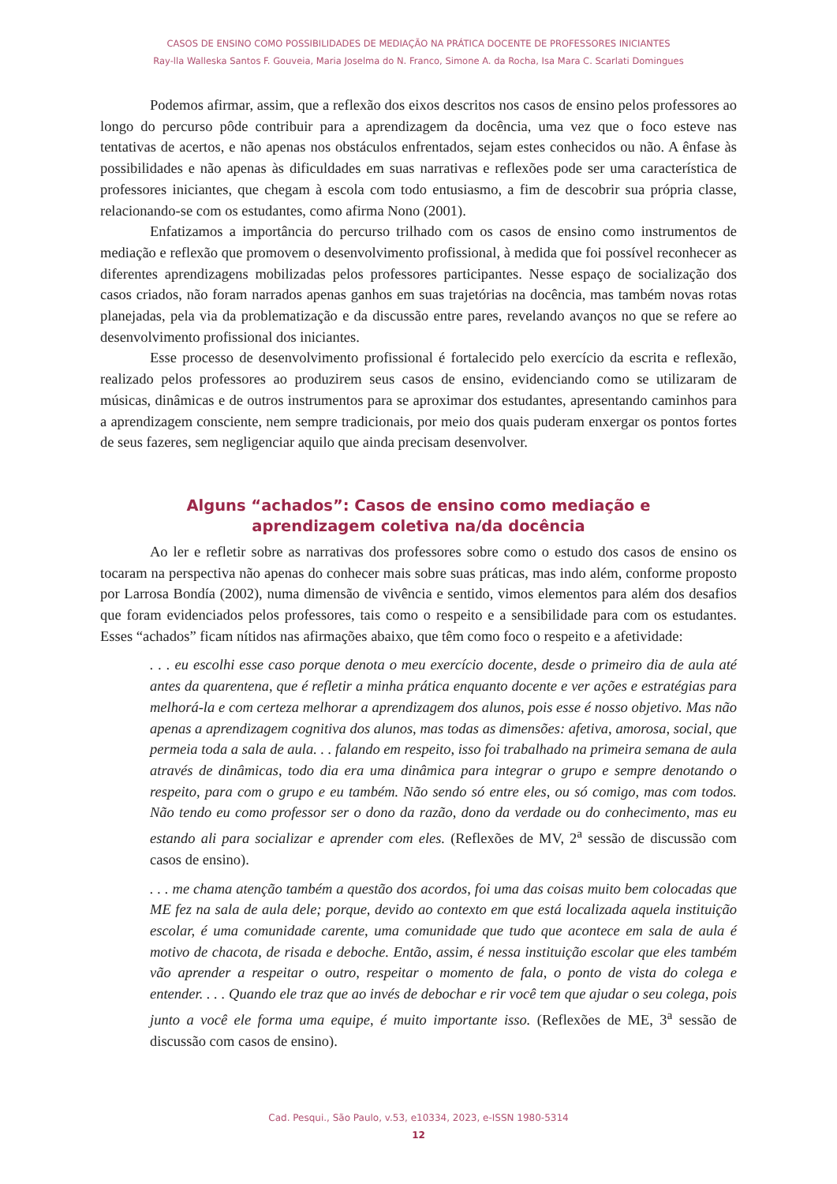CASOS DE ENSINO COMO POSSIBILIDADES DE MEDIAÇÃO NA PRÁTICA DOCENTE DE PROFESSORES INICIANTES
Ray-lla Walleska Santos F. Gouveia, Maria Joselma do N. Franco, Simone A. da Rocha, Isa Mara C. Scarlati Domingues
Podemos afirmar, assim, que a reflexão dos eixos descritos nos casos de ensino pelos professores ao longo do percurso pôde contribuir para a aprendizagem da docência, uma vez que o foco esteve nas tentativas de acertos, e não apenas nos obstáculos enfrentados, sejam estes conhecidos ou não. A ênfase às possibilidades e não apenas às dificuldades em suas narrativas e reflexões pode ser uma característica de professores iniciantes, que chegam à escola com todo entusiasmo, a fim de descobrir sua própria classe, relacionando-se com os estudantes, como afirma Nono (2001).
Enfatizamos a importância do percurso trilhado com os casos de ensino como instrumentos de mediação e reflexão que promovem o desenvolvimento profissional, à medida que foi possível reconhecer as diferentes aprendizagens mobilizadas pelos professores participantes. Nesse espaço de socialização dos casos criados, não foram narrados apenas ganhos em suas trajetórias na docência, mas também novas rotas planejadas, pela via da problematização e da discussão entre pares, revelando avanços no que se refere ao desenvolvimento profissional dos iniciantes.
Esse processo de desenvolvimento profissional é fortalecido pelo exercício da escrita e reflexão, realizado pelos professores ao produzirem seus casos de ensino, evidenciando como se utilizaram de músicas, dinâmicas e de outros instrumentos para se aproximar dos estudantes, apresentando caminhos para a aprendizagem consciente, nem sempre tradicionais, por meio dos quais puderam enxergar os pontos fortes de seus fazeres, sem negligenciar aquilo que ainda precisam desenvolver.
Alguns “achados”: Casos de ensino como mediação e
aprendizagem coletiva na/da docência
Ao ler e refletir sobre as narrativas dos professores sobre como o estudo dos casos de ensino os tocaram na perspectiva não apenas do conhecer mais sobre suas práticas, mas indo além, conforme proposto por Larrosa Bondía (2002), numa dimensão de vivência e sentido, vimos elementos para além dos desafios que foram evidenciados pelos professores, tais como o respeito e a sensibilidade para com os estudantes. Esses “achados” ficam nítidos nas afirmações abaixo, que têm como foco o respeito e a afetividade:
. . . eu escolhi esse caso porque denota o meu exercício docente, desde o primeiro dia de aula até antes da quarentena, que é refletir a minha prática enquanto docente e ver ações e estratégias para melhorá-la e com certeza melhorar a aprendizagem dos alunos, pois esse é nosso objetivo. Mas não apenas a aprendizagem cognitiva dos alunos, mas todas as dimensões: afetiva, amorosa, social, que permeia toda a sala de aula. . . falando em respeito, isso foi trabalhado na primeira semana de aula através de dinâmicas, todo dia era uma dinâmica para integrar o grupo e sempre denotando o respeito, para com o grupo e eu também. Não sendo só entre eles, ou só comigo, mas com todos. Não tendo eu como professor ser o dono da razão, dono da verdade ou do conhecimento, mas eu estando ali para socializar e aprender com eles. (Reflexões de MV, 2<sup>a</sup> sessão de discussão com casos de ensino).
. . . me chama atenção também a questão dos acordos, foi uma das coisas muito bem colocadas que ME fez na sala de aula dele; porque, devido ao contexto em que está localizada aquela instituição escolar, é uma comunidade carente, uma comunidade que tudo que acontece em sala de aula é motivo de chacota, de risada e deboche. Então, assim, é nessa instituição escolar que eles também vão aprender a respeitar o outro, respeitar o momento de fala, o ponto de vista do colega e entender. . . . Quando ele traz que ao invés de debochar e rir você tem que ajudar o seu colega, pois junto a você ele forma uma equipe, é muito importante isso. (Reflexões de ME, 3<sup>a</sup> sessão de discussão com casos de ensino).
Cad. Pesqui., São Paulo, v.53, e10334, 2023, e-ISSN 1980-5314
12